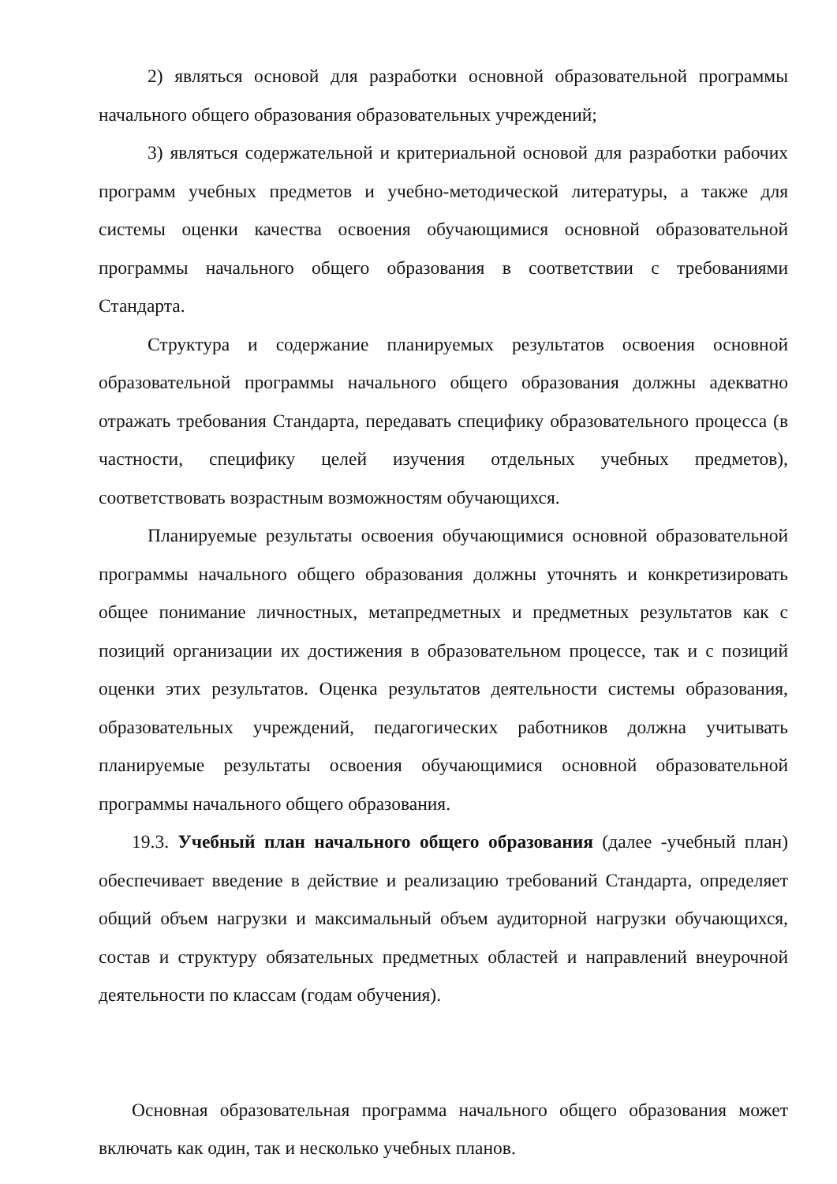2) являться основой для разработки основной образовательной программы начального общего образования образовательных учреждений;
3) являться содержательной и критериальной основой для разработки рабочих программ учебных предметов и учебно-методической литературы, а также для системы оценки качества освоения обучающимися основной образовательной программы начального общего образования в соответствии с требованиями Стандарта.
Структура и содержание планируемых результатов освоения основной образовательной программы начального общего образования должны адекватно отражать требования Стандарта, передавать специфику образовательного процесса (в частности, специфику целей изучения отдельных учебных предметов), соответствовать возрастным возможностям обучающихся.
Планируемые результаты освоения обучающимися основной образовательной программы начального общего образования должны уточнять и конкретизировать общее понимание личностных, метапредметных и предметных результатов как с позиций организации их достижения в образовательном процессе, так и с позиций оценки этих результатов. Оценка результатов деятельности системы образования, образовательных учреждений, педагогических работников должна учитывать планируемые результаты освоения обучающимися основной образовательной программы начального общего образования.
19.3. Учебный план начального общего образования (далее -учебный план) обеспечивает введение в действие и реализацию требований Стандарта, определяет общий объем нагрузки и максимальный объем аудиторной нагрузки обучающихся, состав и структуру обязательных предметных областей и направлений внеурочной деятельности по классам (годам обучения).
Основная образовательная программа начального общего образования может включать как один, так и несколько учебных планов.